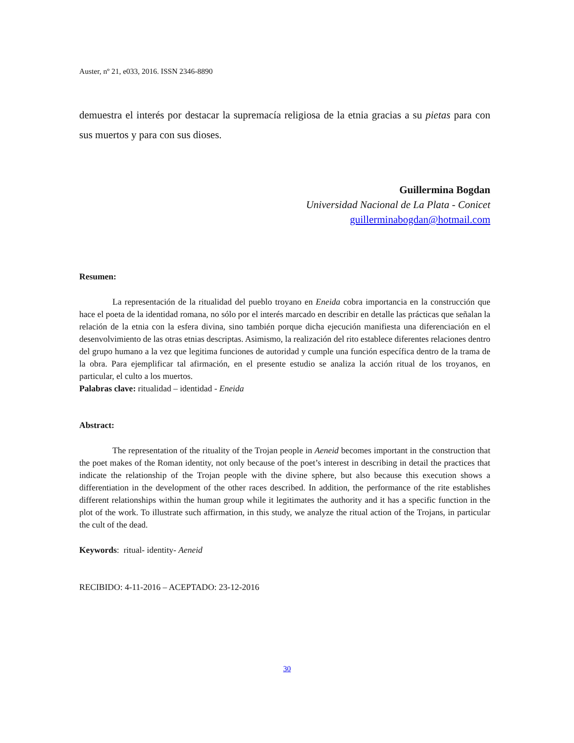Auster, nº 21, e033, 2016. ISSN 2346-8890
demuestra el interés por destacar la supremacía religiosa de la etnia gracias a su pietas para con sus muertos y para con sus dioses.
Guillermina Bogdan
Universidad Nacional de La Plata - Conicet
guillerminabogdan@hotmail.com
Resumen:
La representación de la ritualidad del pueblo troyano en Eneida cobra importancia en la construcción que hace el poeta de la identidad romana, no sólo por el interés marcado en describir en detalle las prácticas que señalan la relación de la etnia con la esfera divina, sino también porque dicha ejecución manifiesta una diferenciación en el desenvolvimiento de las otras etnias descriptas. Asimismo, la realización del rito establece diferentes relaciones dentro del grupo humano a la vez que legitima funciones de autoridad y cumple una función específica dentro de la trama de la obra. Para ejemplificar tal afirmación, en el presente estudio se analiza la acción ritual de los troyanos, en particular, el culto a los muertos.
Palabras clave: ritualidad – identidad - Eneida
Abstract:
The representation of the rituality of the Trojan people in Aeneid becomes important in the construction that the poet makes of the Roman identity, not only because of the poet’s interest in describing in detail the practices that indicate the relationship of the Trojan people with the divine sphere, but also because this execution shows a differentiation in the development of the other races described. In addition, the performance of the rite establishes different relationships within the human group while it legitimates the authority and it has a specific function in the plot of the work. To illustrate such affirmation, in this study, we analyze the ritual action of the Trojans, in particular the cult of the dead.
Keywords: ritual- identity- Aeneid
RECIBIDO: 4-11-2016 – ACEPTADO: 23-12-2016
30